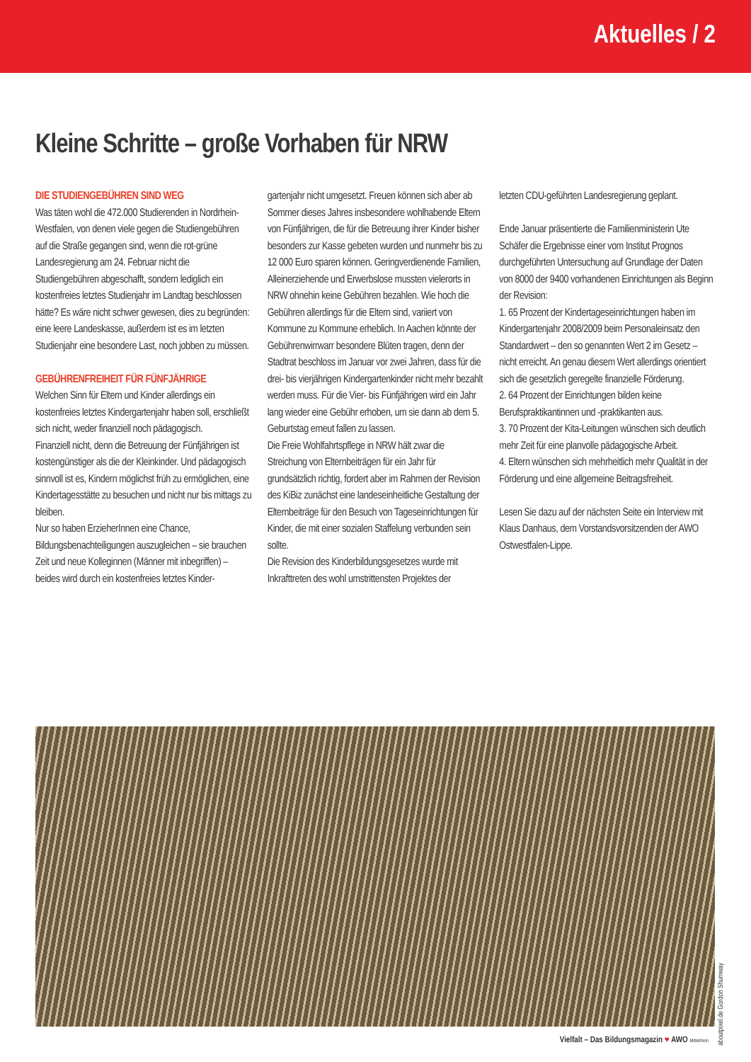Aktuelles / 2
Kleine Schritte – große Vorhaben für NRW
DIE STUDIENGEBÜHREN SIND WEG
Was täten wohl die 472.000 Studierenden in Nordrhein-Westfalen, von denen viele gegen die Studiengebühren auf die Straße gegangen sind, wenn die rot-grüne Landesregierung am 24. Februar nicht die Studiengebühren abgeschafft, sondern lediglich ein kostenfreies letztes Studienjahr im Landtag beschlossen hätte? Es wäre nicht schwer gewesen, dies zu begründen: eine leere Landeskasse, außerdem ist es im letzten Studienjahr eine besondere Last, noch jobben zu müssen.
GEBÜHRENFREIHEIT FÜR FÜNFJÄHRIGE
Welchen Sinn für Eltern und Kinder allerdings ein kostenfreies letztes Kindergartenjahr haben soll, erschließt sich nicht, weder finanziell noch pädagogisch.
Finanziell nicht, denn die Betreuung der Fünfjährigen ist kostengünstiger als die der Kleinkinder. Und pädagogisch sinnvoll ist es, Kindern möglichst früh zu ermöglichen, eine Kindertagesstätte zu besuchen und nicht nur bis mittags zu bleiben.
Nur so haben ErzieherInnen eine Chance, Bildungsbenachteiligungen auszugleichen – sie brauchen Zeit und neue Kolleginnen (Männer mit inbegriffen) – beides wird durch ein kostenfreies letztes Kinder-
gartenjahr nicht umgesetzt. Freuen können sich aber ab Sommer dieses Jahres insbesondere wohlhabende Eltern von Fünfjährigen, die für die Betreuung ihrer Kinder bisher besonders zur Kasse gebeten wurden und nunmehr bis zu 12 000 Euro sparen können. Geringverdienende Familien, Alleinerziehende und Erwerbslose mussten vielerorts in NRW ohnehin keine Gebühren bezahlen. Wie hoch die Gebühren allerdings für die Eltern sind, variiert von Kommune zu Kommune erheblich. In Aachen könnte der Gebührenwirrwarr besondere Blüten tragen, denn der Stadtrat beschloss im Januar vor zwei Jahren, dass für die drei- bis vierjährigen Kindergartenkinder nicht mehr bezahlt werden muss. Für die Vier- bis Fünfjährigen wird ein Jahr lang wieder eine Gebühr erhoben, um sie dann ab dem 5. Geburtstag erneut fallen zu lassen.
Die Freie Wohlfahrtspflege in NRW hält zwar die Streichung von Elternbeiträgen für ein Jahr für grundsätzlich richtig, fordert aber im Rahmen der Revision des KiBiz zunächst eine landeseinheitliche Gestaltung der Elternbeiträge für den Besuch von Tageseinrichtungen für Kinder, die mit einer sozialen Staffelung verbunden sein sollte.
Die Revision des Kinderbildungsgesetzes wurde mit Inkrafttreten des wohl umstrittensten Projektes der
letzten CDU-geführten Landesregierung geplant.
Ende Januar präsentierte die Familienministerin Ute Schäfer die Ergebnisse einer vom Institut Prognos durchgeführten Untersuchung auf Grundlage der Daten von 8000 der 9400 vorhandenen Einrichtungen als Beginn der Revision:
1. 65 Prozent der Kindertageseinrichtungen haben im Kindergartenjahr 2008/2009 beim Personaleinsatz den Standardwert – den so genannten Wert 2 im Gesetz – nicht erreicht. An genau diesem Wert allerdings orientiert sich die gesetzlich geregelte finanzielle Förderung.
2. 64 Prozent der Einrichtungen bilden keine Berufspraktikantinnen und -praktikanten aus.
3. 70 Prozent der Kita-Leitungen wünschen sich deutlich mehr Zeit für eine planvolle pädagogische Arbeit.
4. Eltern wünschen sich mehrheitlich mehr Qualität in der Förderung und eine allgemeine Beitragsfreiheit.
Lesen Sie dazu auf der nächsten Seite ein Interview mit Klaus Danhaus, dem Vorstandsvorsitzenden der AWO Ostwestfalen-Lippe.
aboutpixel.de Gordon Shumway
Vielfalt – Das Bildungsmagazin ♥ AWO Mittelrhein